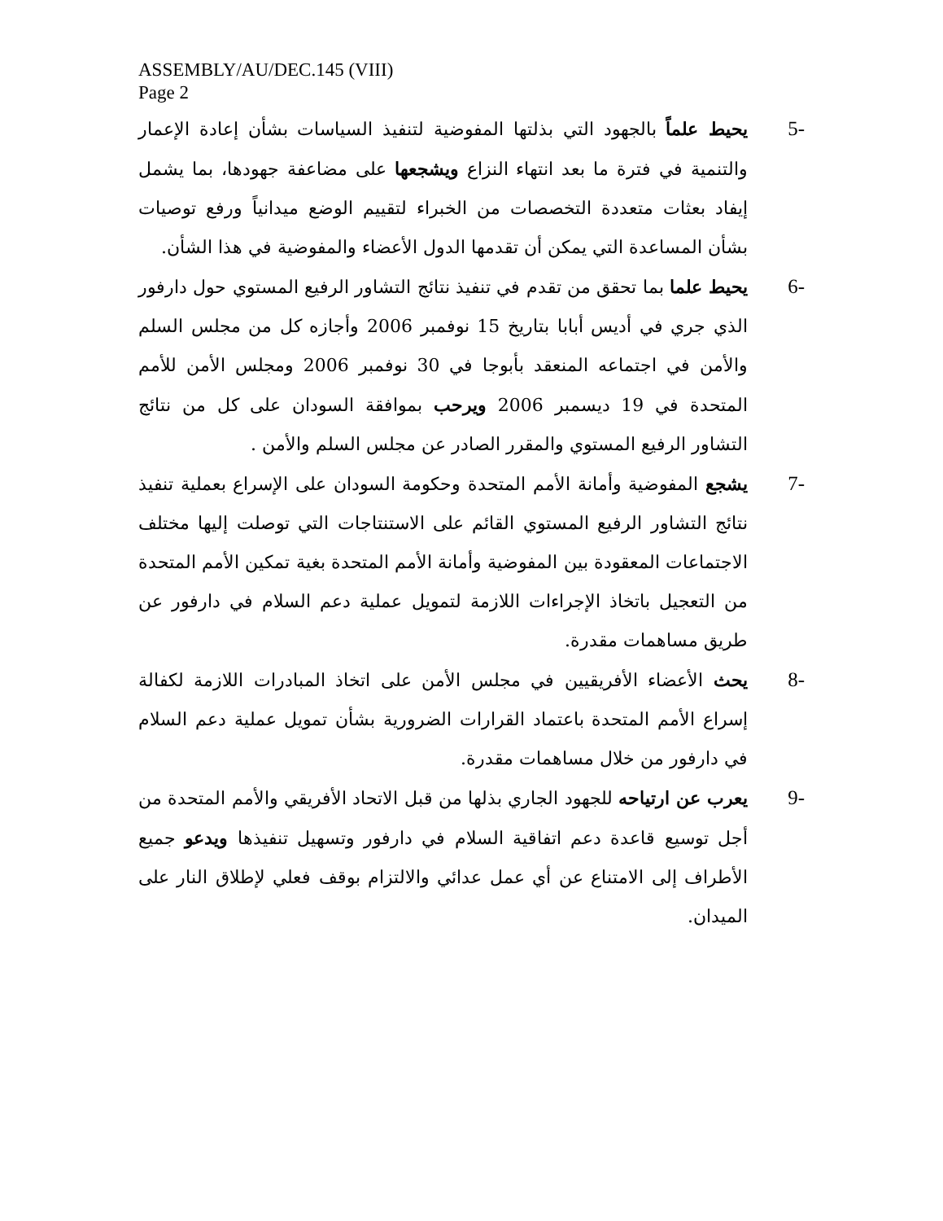ASSEMBLY/AU/DEC.145 (VIII)
Page 2
5- يحيط علماً بالجهود التي بذلتها المفوضية لتنفيذ السياسات بشأن إعادة الإعمار والتنمية في فترة ما بعد انتهاء النزاع ويشجعها على مضاعفة جهودها، بما يشمل إيفاد بعثات متعددة التخصصات من الخبراء لتقييم الوضع ميدانياً ورفع توصيات بشأن المساعدة التي يمكن أن تقدمها الدول الأعضاء والمفوضية في هذا الشأن.
6- يحيط علما بما تحقق من تقدم في تنفيذ نتائج التشاور الرفيع المستوي حول دارفور الذي جري في أديس أبابا بتاريخ 15 نوفمبر 2006 وأجازه كل من مجلس السلم والأمن في اجتماعه المنعقد بأبوجا في 30 نوفمبر 2006 ومجلس الأمن للأمم المتحدة في 19 ديسمبر 2006 ويرحب بموافقة السودان على كل من نتائج التشاور الرفيع المستوي والمقرر الصادر عن مجلس السلم والأمن .
7- يشجع المفوضية وأمانة الأمم المتحدة وحكومة السودان على الإسراع بعملية تنفيذ نتائج التشاور الرفيع المستوي القائم على الاستنتاجات التي توصلت إليها مختلف الاجتماعات المعقودة بين المفوضية وأمانة الأمم المتحدة بغية تمكين الأمم المتحدة من التعجيل باتخاذ الإجراءات اللازمة لتمويل عملية دعم السلام في دارفور عن طريق مساهمات مقدرة.
8- يحث الأعضاء الأفريقيين في مجلس الأمن على اتخاذ المبادرات اللازمة لكفالة إسراع الأمم المتحدة باعتماد القرارات الضرورية بشأن تمويل عملية دعم السلام في دارفور من خلال مساهمات مقدرة.
9- يعرب عن ارتياحه للجهود الجاري بذلها من قبل الاتحاد الأفريقي والأمم المتحدة من أجل توسيع قاعدة دعم اتفاقية السلام في دارفور وتسهيل تنفيذها ويدعو جميع الأطراف إلى الامتناع عن أي عمل عدائي والالتزام بوقف فعلي لإطلاق النار على الميدان.